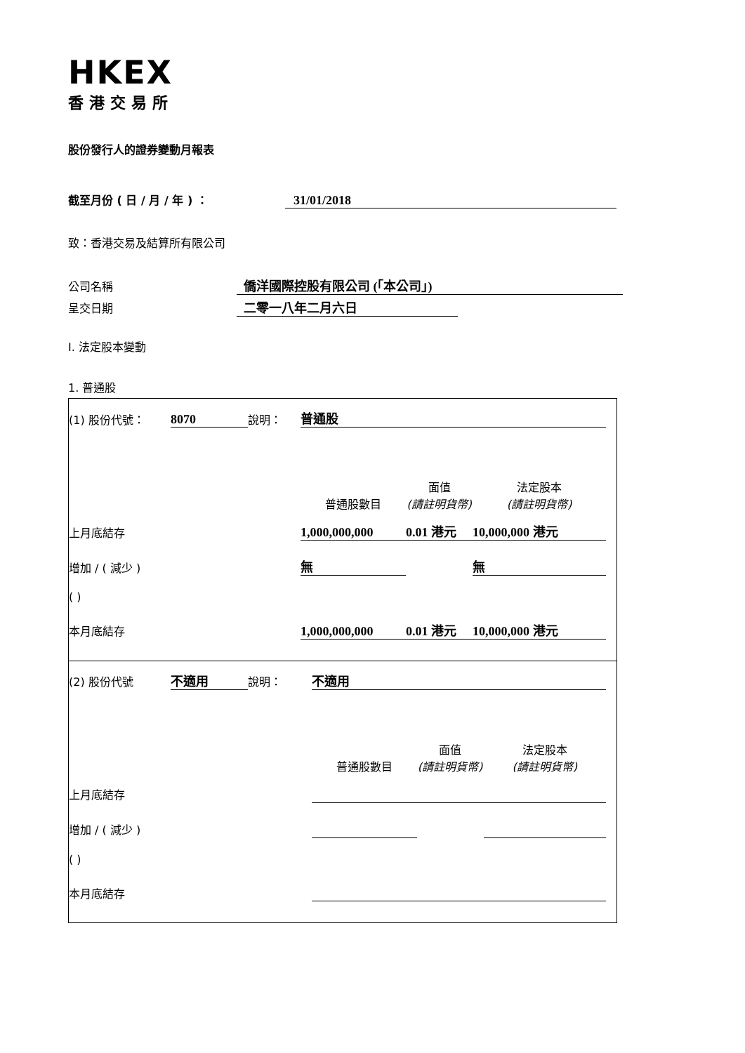HKEX
香港交易所
股份發行人的證券變動月報表
截至月份 ( 日 / 月 / 年 ) ： 31/01/2018
致：香港交易及結算所有限公司
公司名稱 僑洋國際控股有限公司 (「本公司」)
呈交日期 二零一八年二月六日
I. 法定股本變動
1. 普通股
| (1) 股份代號： | 8070 | 說明： | 普通股 | | | |
| | | | 普通股數目 | 面值 (請註明貨幣) | 法定股本 (請註明貨幣) | |
| 上月底結存 | | | 1,000,000,000 | 0.01 港元 | 10,000,000 港元 | |
| 增加 / ( 減少 ) | | | 無 | | 無 | |
| ( ) | | | | | | |
| 本月底結存 | | | 1,000,000,000 | 0.01 港元 | 10,000,000 港元 | |
| (2) 股份代號 | 不適用 | 說明： | 不適用 | | | |
| | | | 普通股數目 | 面值 (請註明貨幣) | 法定股本 (請註明貨幣) | |
| 上月底結存 | | | | | | |
| 增加 / ( 減少 ) | | | | | | |
| ( ) | | | | | | |
| 本月底結存 | | | | | | |